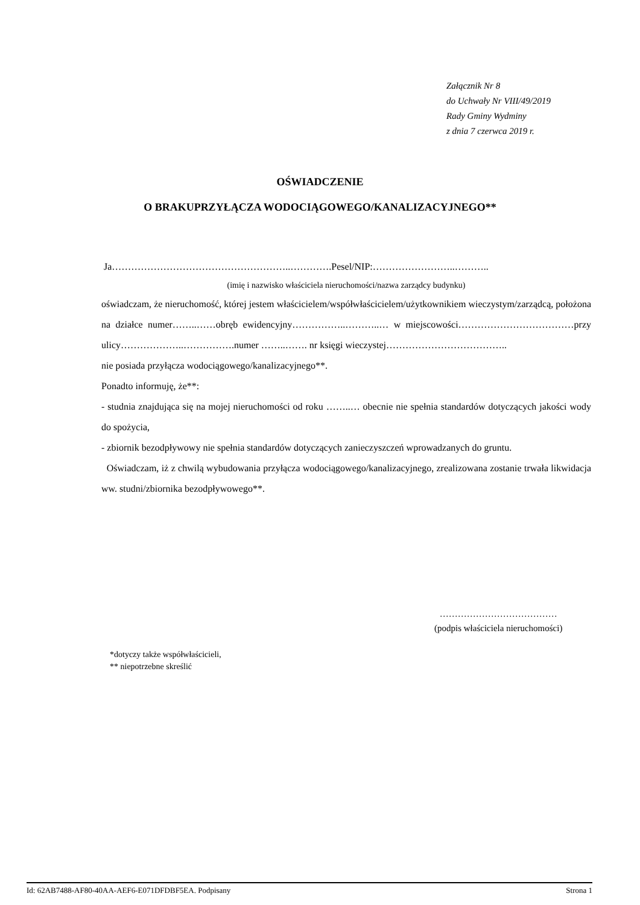Załącznik Nr 8
do Uchwały Nr VIII/49/2019
Rady Gminy Wydminy
z dnia 7 czerwca 2019 r.
OŚWIADCZENIE
O BRAKUPRZYŁĄCZA WODOCIĄGOWEGO/KANALIZACYJNEGO**
Ja………………………………………………..………….Pesel/NIP:……………………..………..
(imię i nazwisko właściciela nieruchomości/nazwa zarządcy budynku)
oświadczam, że nieruchomość, której jestem właścicielem/współwłaścicielem/użytkownikiem wieczystym/zarządcą, położona na działce numer……..……obręb ewidencyjny……………..………..… w miejscowości………………………………przy ulicy………………..…………….numer ……..……. nr księgi wieczystej………………………………..
nie posiada przyłącza wodociągowego/kanalizacyjnego**.
Ponadto informuję, że**:
- studnia znajdująca się na mojej nieruchomości od roku ……..… obecnie nie spełnia standardów dotyczących jakości wody do spożycia,
- zbiornik bezodpływowy nie spełnia standardów dotyczących zanieczyszczeń wprowadzanych do gruntu.
Oświadczam, iż z chwilą wybudowania przyłącza wodociągowego/kanalizacyjnego, zrealizowana zostanie trwała likwidacja ww. studni/zbiornika bezodpływowego**.
…………………………………
(podpis właściciela nieruchomości)
*dotyczy także współwłaścicieli,
** niepotrzebne skreślić
Id: 62AB7488-AF80-40AA-AEF6-E071DFDBF5EA. Podpisany Strona 1